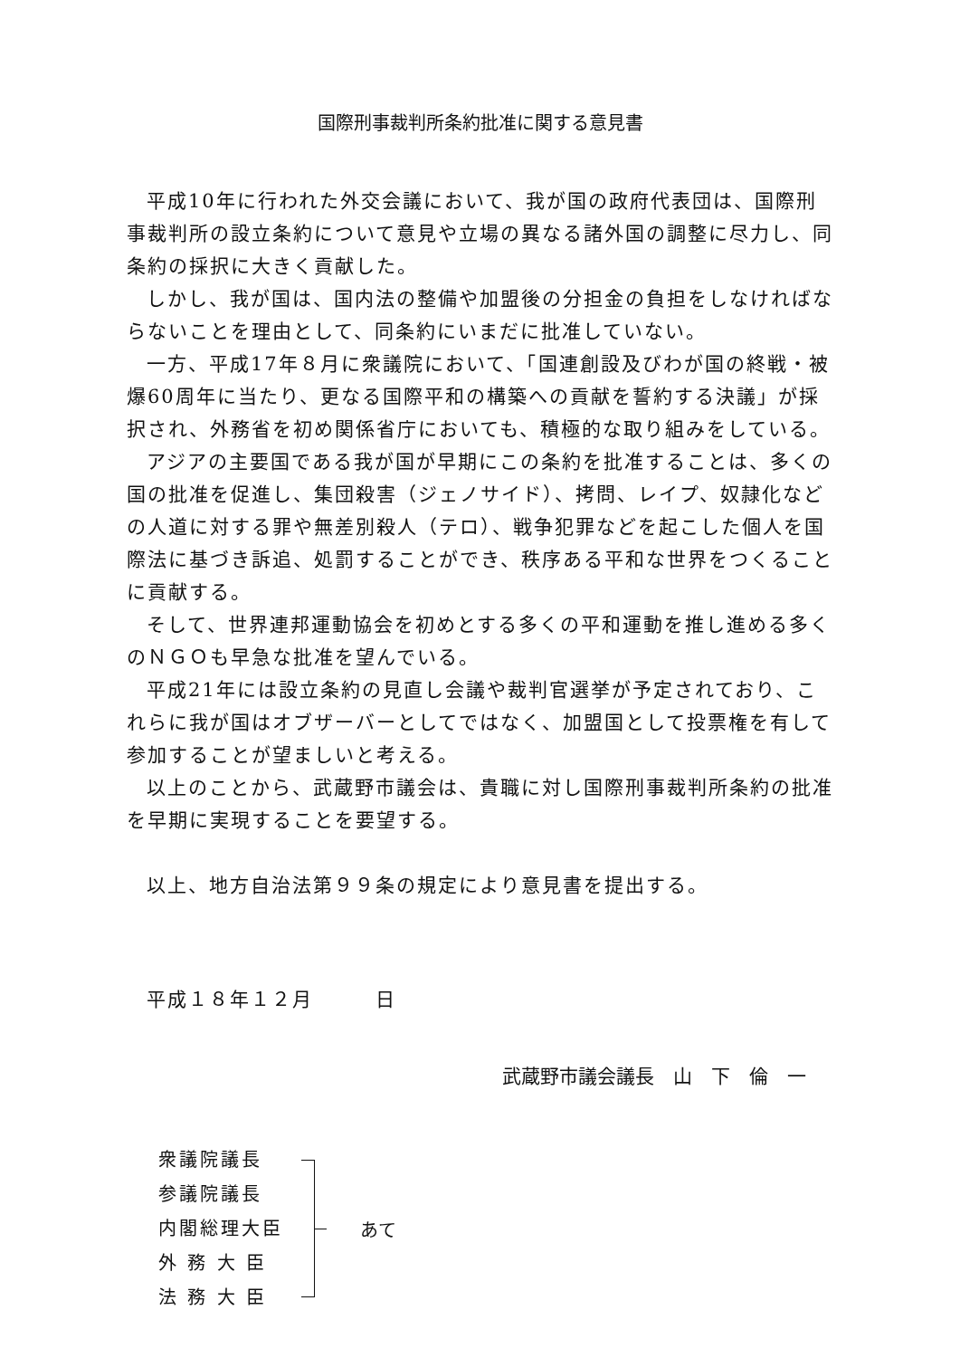国際刑事裁判所条約批准に関する意見書
平成10年に行われた外交会議において、我が国の政府代表団は、国際刑事裁判所の設立条約について意見や立場の異なる諸外国の調整に尽力し、同条約の採択に大きく貢献した。
しかし、我が国は、国内法の整備や加盟後の分担金の負担をしなければならないことを理由として、同条約にいまだに批准していない。
一方、平成17年８月に衆議院において、「国連創設及びわが国の終戦・被爆60周年に当たり、更なる国際平和の構築への貢献を誓約する決議」が採択され、外務省を初め関係省庁においても、積極的な取り組みをしている。
アジアの主要国である我が国が早期にこの条約を批准することは、多くの国の批准を促進し、集団殺害（ジェノサイド）、拷問、レイプ、奴隷化などの人道に対する罪や無差別殺人（テロ）、戦争犯罪などを起こした個人を国際法に基づき訴追、処罰することができ、秩序ある平和な世界をつくることに貢献する。
そして、世界連邦運動協会を初めとする多くの平和運動を推し進める多くのＮＧＯも早急な批准を望んでいる。
平成21年には設立条約の見直し会議や裁判官選挙が予定されており、これらに我が国はオブザーバーとしてではなく、加盟国として投票権を有して参加することが望ましいと考える。
以上のことから、武蔵野市議会は、貴職に対し国際刑事裁判所条約の批准を早期に実現することを要望する。
以上、地方自治法第９９条の規定により意見書を提出する。
平成１８年１２月　　　日
武蔵野市議会議長　山　下　倫　一
衆議院議長
参議院議長
内閣総理大臣
外 務 大 臣
法 務 大 臣
あて